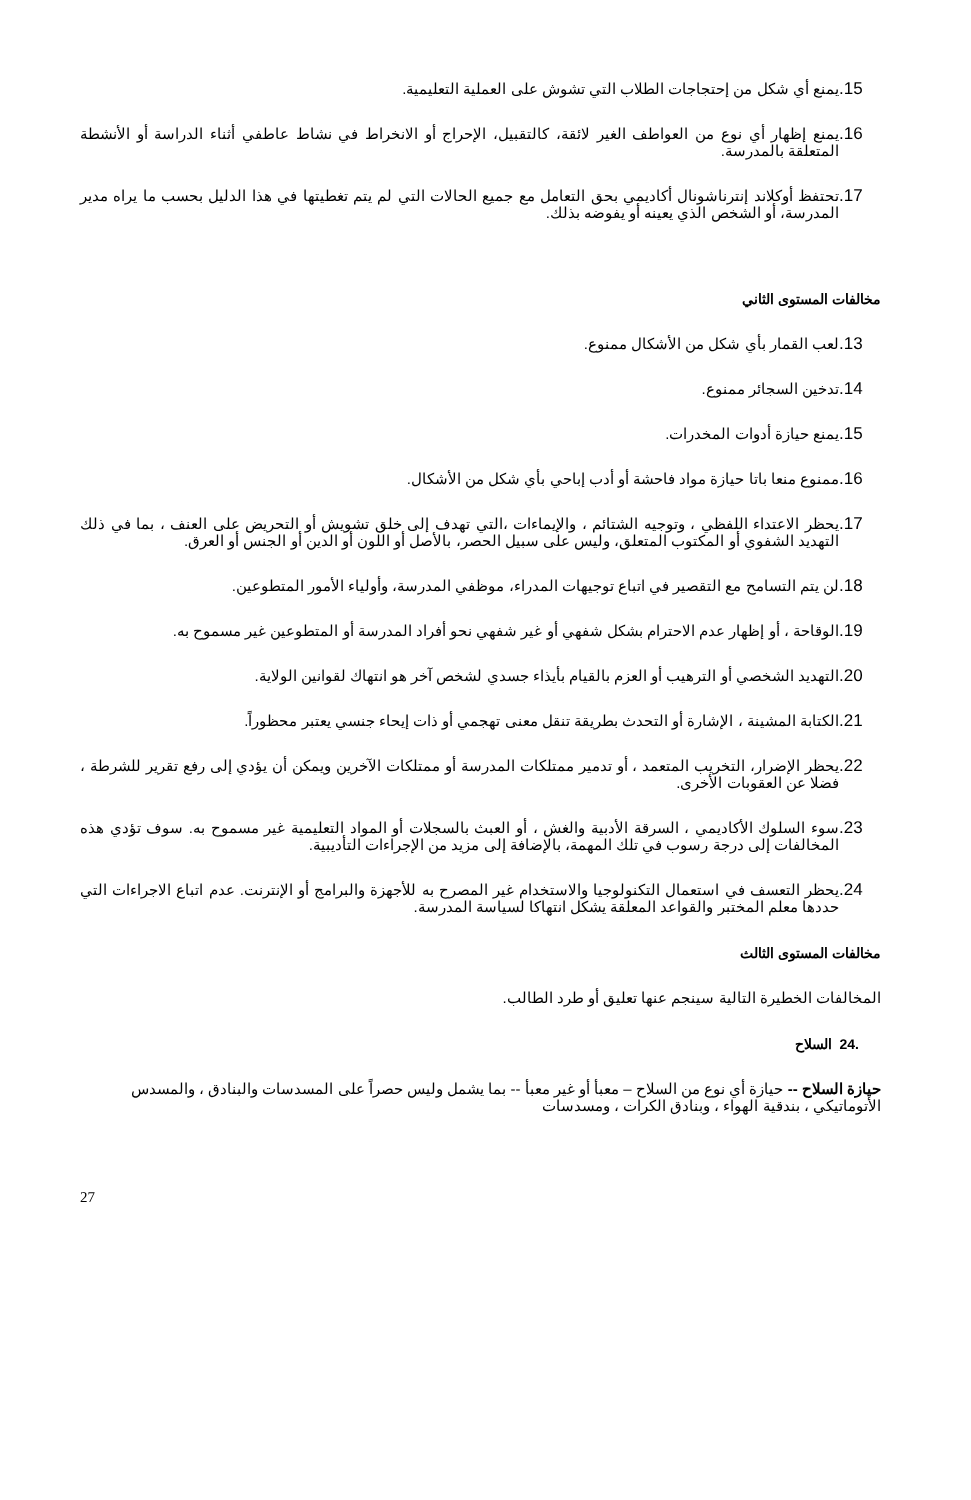.15 يمنع أي شكل من إحتجاجات الطلاب التي تشوش على العملية التعليمية.
.16 يمنع إظهار أي نوع من العواطف الغير لائقة، كالتقبيل، الإحراج أو الانخراط في نشاط عاطفي أثناء الدراسة أو الأنشطة المتعلقة بالمدرسة.
.17 تحتفظ أوكلاند إنترناشونال أكاديمي بحق التعامل مع جميع الحالات التي لم يتم تغطيتها في هذا الدليل بحسب ما يراه مدير المدرسة، أو الشخص الذي يعينه أو يفوضه بذلك.
مخالفات المستوى الثاني
.13 لعب القمار بأي شكل من الأشكال ممنوع.
.14 تدخين السجائر ممنوع.
.15 يمنع حيازة أدوات المخدرات.
.16 ممنوع منعا باتا حيازة مواد فاحشة أو أدب إباحي بأي شكل من الأشكال.
.17 يحظر الاعتداء اللفظي ، وتوجيه الشتائم ، والإيماءات ،التي تهدف إلى خلق تشويش أو التحريض على العنف ، بما في ذلك التهديد الشفوي أو المكتوب المتعلق، وليس على سبيل الحصر، بالأصل أو اللون أو الدين أو الجنس أو العرق.
.18 لن يتم التسامح مع التقصير في اتباع توجيهات المدراء، موظفي المدرسة، وأولياء الأمور المتطوعين.
.19 الوقاحة ، أو إظهار عدم الاحترام بشكل شفهي أو غير شفهي نحو أفراد المدرسة أو المتطوعين غير مسموح به.
.20 التهديد الشخصي أو الترهيب أو العزم بالقيام بأيذاء جسدي لشخص آخر هو انتهاك لقوانين الولاية.
.21 الكتابة المشينة ، الإشارة أو التحدث بطريقة تنقل معنى تهجمي أو ذات إيحاء جنسي يعتبر محظوراً.
.22 يحظر الإضرار، التخريب المتعمد ، أو تدمير ممتلكات المدرسة أو ممتلكات الآخرين ويمكن أن يؤدي إلى رفع تقرير للشرطة ، فضلا عن العقوبات الأخرى.
.23 سوء السلوك الأكاديمي ، السرقة الأدبية والغش ، أو العبث بالسجلات أو المواد التعليمية غير مسموح به. سوف تؤدي هذه المخالفات إلى درجة رسوب في تلك المهمة، بالإضافة إلى مزيد من الإجراءات التأديبية.
.24 يحظر التعسف في استعمال التكنولوجيا والاستخدام غير المصرح به للأجهزة والبرامج أو الإنترنت. عدم اتباع الاجراءات التي حددها معلم المختبر والقواعد المعلقة يشكل انتهاكا لسياسة المدرسة.
مخالفات المستوى الثالث
المخالفات الخطيرة التالية سينجم عنها تعليق أو طرد الطالب.
.24 السلاح
حيازة السلاح -- حيازة أي نوع من السلاح – معبأ أو غير معبأ -- بما يشمل وليس حصراً على المسدسات والبنادق ، والمسدس الأتوماتيكي ، بندقية الهواء ، وبنادق الكرات ، ومسدسات
27